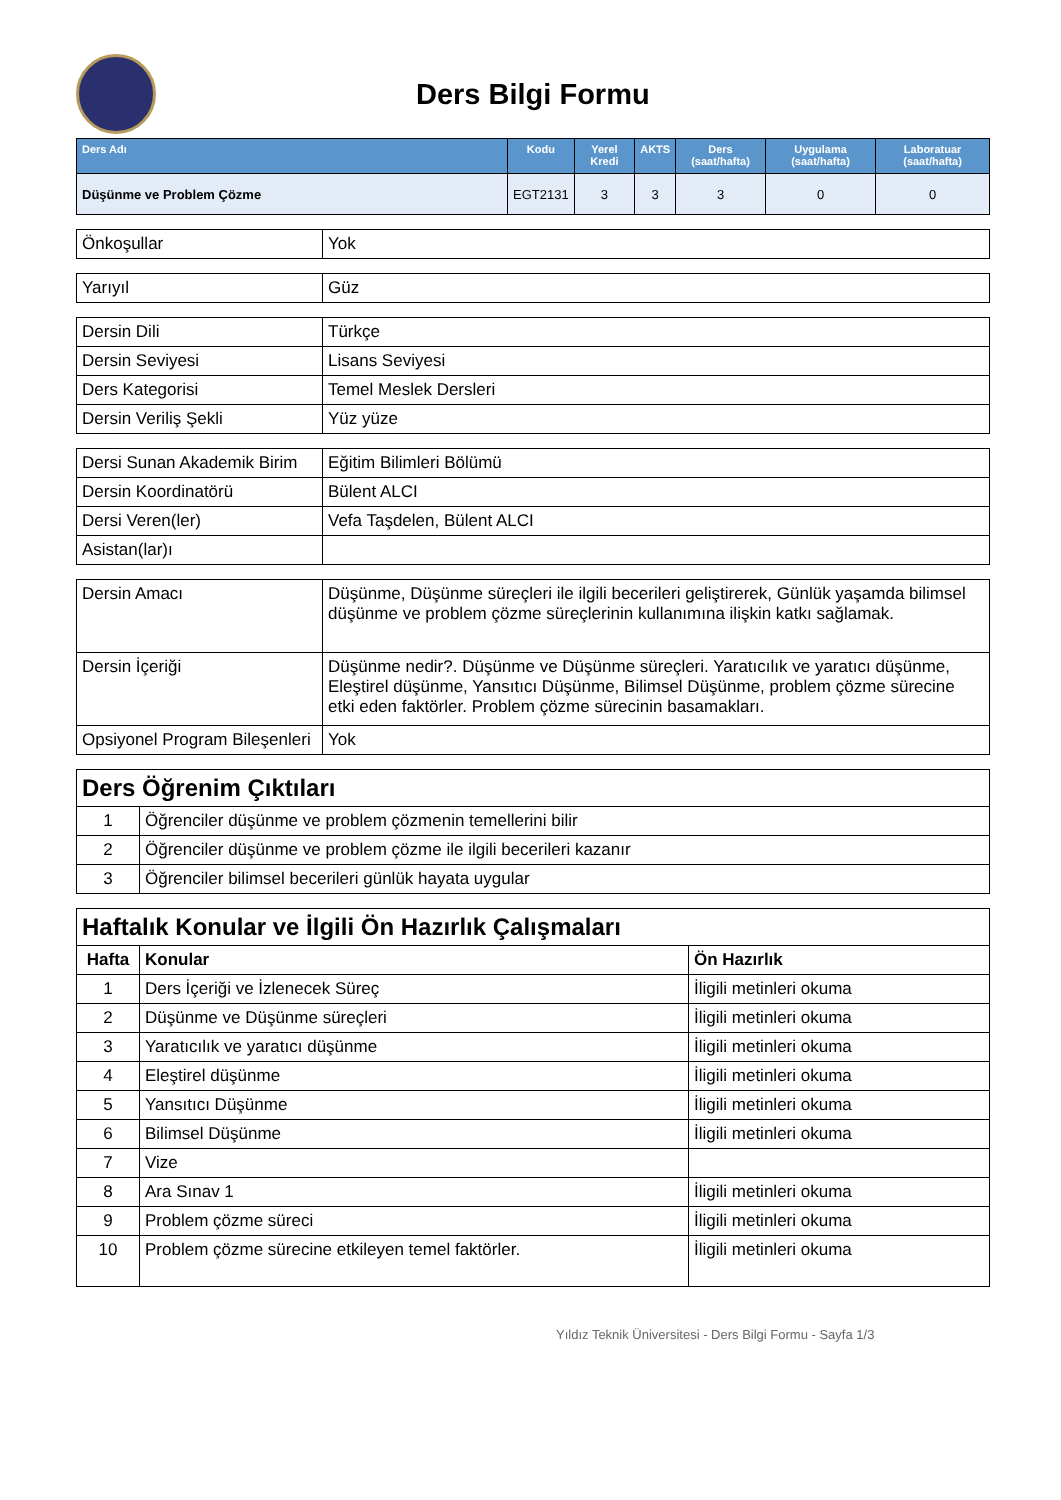Ders Bilgi Formu
| Ders Adı | Kodu | Yerel Kredi | AKTS | Ders (saat/hafta) | Uygulama (saat/hafta) | Laboratuar (saat/hafta) |
| --- | --- | --- | --- | --- | --- | --- |
| Düşünme ve Problem Çözme | EGT2131 | 3 | 3 | 3 | 0 | 0 |
| Önkoşullar | Yok |
| Yarıyıl | Güz |
| Dersin Dili | Türkçe |
| Dersin Seviyesi | Lisans Seviyesi |
| Ders Kategorisi | Temel Meslek Dersleri |
| Dersin Veriliş Şekli | Yüz yüze |
| Dersi Sunan Akademik Birim | Eğitim Bilimleri Bölümü |
| Dersin Koordinatörü | Bülent ALCI |
| Dersi Veren(ler) | Vefa Taşdelen, Bülent ALCI |
| Asistan(lar)ı | |
| Dersin Amacı | Düşünme, Düşünme süreçleri ile ilgili becerileri geliştirerek, Günlük yaşamda bilimsel düşünme ve problem çözme süreçlerinin kullanımına ilişkin katkı sağlamak. |
| Dersin İçeriği | Düşünme nedir?. Düşünme ve Düşünme süreçleri. Yaratıcılık ve yaratıcı düşünme, Eleştirel düşünme, Yansıtıcı Düşünme, Bilimsel Düşünme, problem çözme sürecine etki eden faktörler. Problem çözme sürecinin basamakları. |
| Opsiyonel Program Bileşenleri | Yok |
| Ders Öğrenim Çıktıları | |
| 1 | Öğrenciler düşünme ve problem çözmenin temellerini bilir |
| 2 | Öğrenciler düşünme ve problem çözme ile ilgili becerileri kazanır |
| 3 | Öğrenciler bilimsel becerileri günlük hayata uygular |
| Haftalık Konular ve İlgili Ön Hazırlık Çalışmaları | | |
| Hafta | Konular | Ön Hazırlık |
| 1 | Ders İçeriği ve İzlenecek Süreç | İligili metinleri okuma |
| 2 | Düşünme ve Düşünme süreçleri | İligili metinleri okuma |
| 3 | Yaratıcılık ve yaratıcı düşünme | İligili metinleri okuma |
| 4 | Eleştirel düşünme | İligili metinleri okuma |
| 5 | Yansıtıcı Düşünme | İligili metinleri okuma |
| 6 | Bilimsel Düşünme | İligili metinleri okuma |
| 7 | Vize | |
| 8 | Ara Sınav 1 | İligili metinleri okuma |
| 9 | Problem çözme süreci | İligili metinleri okuma |
| 10 | Problem çözme sürecine etkileyen temel faktörler. | İligili metinleri okuma |
Yıldız Teknik Üniversitesi - Ders Bilgi Formu - Sayfa 1/3